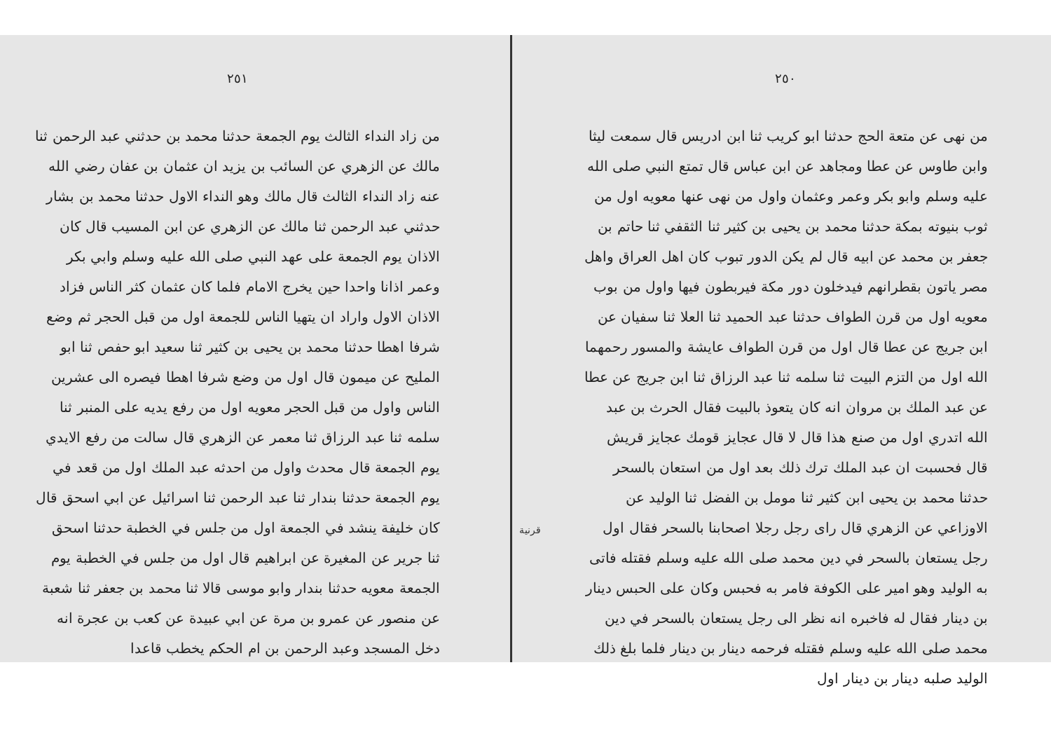٢٥٠
من نهى عن متعة الحج حدثنا ابو كريب ثنا ابن ادريس قال سمعت ليثا وابن طاوس عن عطا ومجاهد عن ابن عباس قال تمتع النبي صلى الله عليه وسلم وابو بكر وعمر وعثمان واول من نهى عنها معويه اول من ثوب بنيوته بمكة حدثنا محمد بن يحيى بن كثير ثنا الثقفي ثنا حاتم بن جعفر بن محمد عن ابيه قال لم يكن الدور تبوب كان اهل العراق واهل مصر ياتون بقطرانهم فيدخلون دور مكة فيربطون فيها واول من بوب معويه اول من قرن الطواف حدثنا عبد الحميد ثنا العلا ثنا سفيان عن ابن جريج عن عطا قال اول من قرن الطواف عايشة والمسور رحمهما الله اول من التزم البيت ثنا سلمه ثنا عبد الرزاق ثنا ابن جريج عن عطا عن عبد الملك بن مروان انه كان يتعوذ بالبيت فقال الحرث بن عبد الله اتدري اول من صنع هذا قال لا قال عجايز قومك عجايز قريش قال فحسبت ان عبد الملك ترك ذلك بعد اول من استعان بالسحر حدثنا محمد بن يحيى ابن كثير ثنا مومل بن الفضل ثنا الوليد عن الاوزاعي عن الزهري قال راى رجل رجلا اصحابنا بالسحر فقال اول رجل يستعان بالسحر في دين محمد صلى الله عليه وسلم فقتله فاتى به الوليد وهو امير على الكوفة فامر به فحبس وكان على الحبس دينار بن دينار فقال له فاخبره انه نظر الى رجل يستعان بالسحر في دين محمد صلى الله عليه وسلم فقتله فرحمه دينار بن دينار فلما بلغ ذلك الوليد صلبه دينار بن دينار اول
قرنية
٢٥١
من زاد النداء الثالث يوم الجمعة حدثنا محمد بن حدثني عبد الرحمن ثنا مالك عن الزهري عن السائب بن يزيد ان عثمان بن عفان رضي الله عنه زاد النداء الثالث قال مالك وهو النداء الاول حدثنا محمد بن بشار حدثني عبد الرحمن ثنا مالك عن الزهري عن ابن المسيب قال كان الاذان يوم الجمعة على عهد النبي صلى الله عليه وسلم وابي بكر وعمر اذانا واحدا حين يخرج الامام فلما كان عثمان كثر الناس فزاد الاذان الاول واراد ان يتهيا الناس للجمعة اول من قبل الحجر ثم وضع شرفا اهطا حدثنا محمد بن يحيى بن كثير ثنا سعيد ابو حفص ثنا ابو المليح عن ميمون قال اول من وضع شرفا اهطا فيصره الى عشرين الناس واول من قبل الحجر معويه اول من رفع يديه على المنبر ثنا سلمه ثنا عبد الرزاق ثنا معمر عن الزهري قال سالت من رفع الايدي يوم الجمعة قال محدث واول من احدثه عبد الملك اول من قعد في يوم الجمعة حدثنا بندار ثنا عبد الرحمن ثنا اسرائيل عن ابي اسحق قال كان خليفة ينشد في الجمعة اول من جلس في الخطبة حدثنا اسحق ثنا جرير عن المغيرة عن ابراهيم قال اول من جلس في الخطبة يوم الجمعة معويه حدثنا بندار وابو موسى قالا ثنا محمد بن جعفر ثنا شعبة عن منصور عن عمرو بن مرة عن ابي عبيدة عن كعب بن عجرة انه دخل المسجد وعبد الرحمن بن ام الحكم يخطب قاعدا